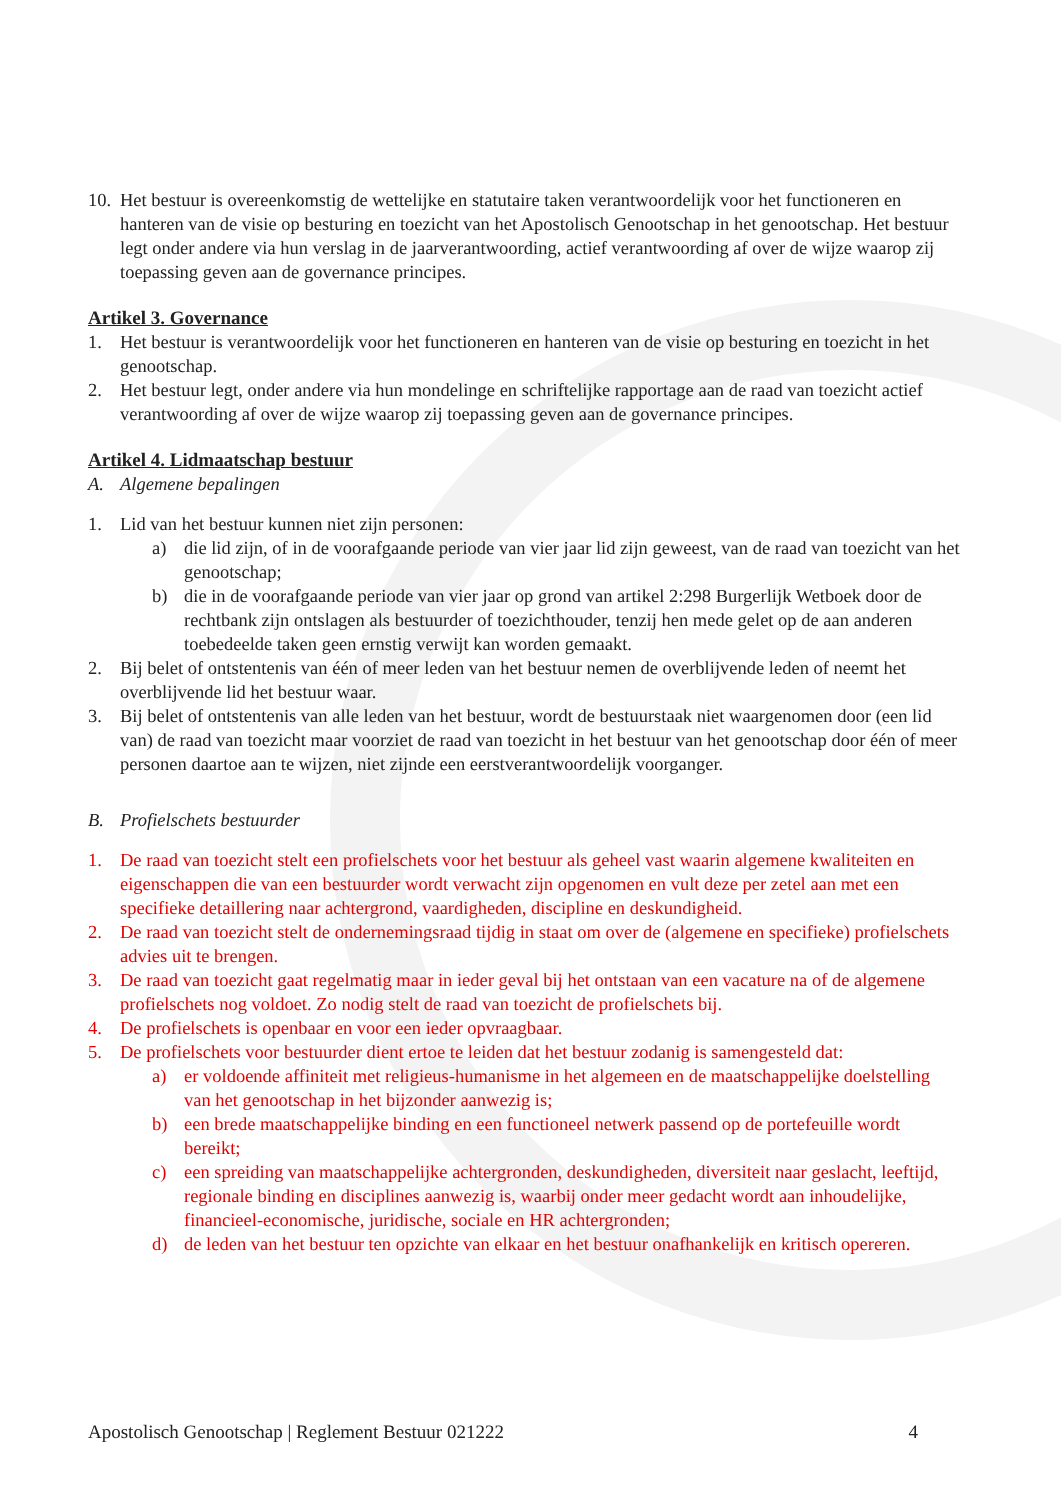10. Het bestuur is overeenkomstig de wettelijke en statutaire taken verantwoordelijk voor het functioneren en hanteren van de visie op besturing en toezicht van het Apostolisch Genootschap in het genootschap. Het bestuur legt onder andere via hun verslag in de jaarverantwoording, actief verantwoording af over de wijze waarop zij toepassing geven aan de governance principes.
Artikel 3. Governance
1. Het bestuur is verantwoordelijk voor het functioneren en hanteren van de visie op besturing en toezicht in het genootschap.
2. Het bestuur legt, onder andere via hun mondelinge en schriftelijke rapportage aan de raad van toezicht actief verantwoording af over de wijze waarop zij toepassing geven aan de governance principes.
Artikel 4. Lidmaatschap bestuur
A. Algemene bepalingen
1. Lid van het bestuur kunnen niet zijn personen:
a) die lid zijn, of in de voorafgaande periode van vier jaar lid zijn geweest, van de raad van toezicht van het genootschap;
b) die in de voorafgaande periode van vier jaar op grond van artikel 2:298 Burgerlijk Wetboek door de rechtbank zijn ontslagen als bestuurder of toezichthouder, tenzij hen mede gelet op de aan anderen toebedeelde taken geen ernstig verwijt kan worden gemaakt.
2. Bij belet of ontstentenis van één of meer leden van het bestuur nemen de overblijvende leden of neemt het overblijvende lid het bestuur waar.
3. Bij belet of ontstentenis van alle leden van het bestuur, wordt de bestuurstaak niet waargenomen door (een lid van) de raad van toezicht maar voorziet de raad van toezicht in het bestuur van het genootschap door één of meer personen daartoe aan te wijzen, niet zijnde een eerstverantwoordelijk voorganger.
B. Profielschets bestuurder
1. De raad van toezicht stelt een profielschets voor het bestuur als geheel vast waarin algemene kwaliteiten en eigenschappen die van een bestuurder wordt verwacht zijn opgenomen en vult deze per zetel aan met een specifieke detaillering naar achtergrond, vaardigheden, discipline en deskundigheid.
2. De raad van toezicht stelt de ondernemingsraad tijdig in staat om over de (algemene en specifieke) profielschets advies uit te brengen.
3. De raad van toezicht gaat regelmatig maar in ieder geval bij het ontstaan van een vacature na of de algemene profielschets nog voldoet. Zo nodig stelt de raad van toezicht de profielschets bij.
4. De profielschets is openbaar en voor een ieder opvraagbaar.
5. De profielschets voor bestuurder dient ertoe te leiden dat het bestuur zodanig is samengesteld dat:
a) er voldoende affiniteit met religieus-humanisme in het algemeen en de maatschappelijke doelstelling van het genootschap in het bijzonder aanwezig is;
b) een brede maatschappelijke binding en een functioneel netwerk passend op de portefeuille wordt bereikt;
c) een spreiding van maatschappelijke achtergronden, deskundigheden, diversiteit naar geslacht, leeftijd, regionale binding en disciplines aanwezig is, waarbij onder meer gedacht wordt aan inhoudelijke, financieel-economische, juridische, sociale en HR achtergronden;
d) de leden van het bestuur ten opzichte van elkaar en het bestuur onafhankelijk en kritisch opereren.
Apostolisch Genootschap | Reglement Bestuur 021222 4